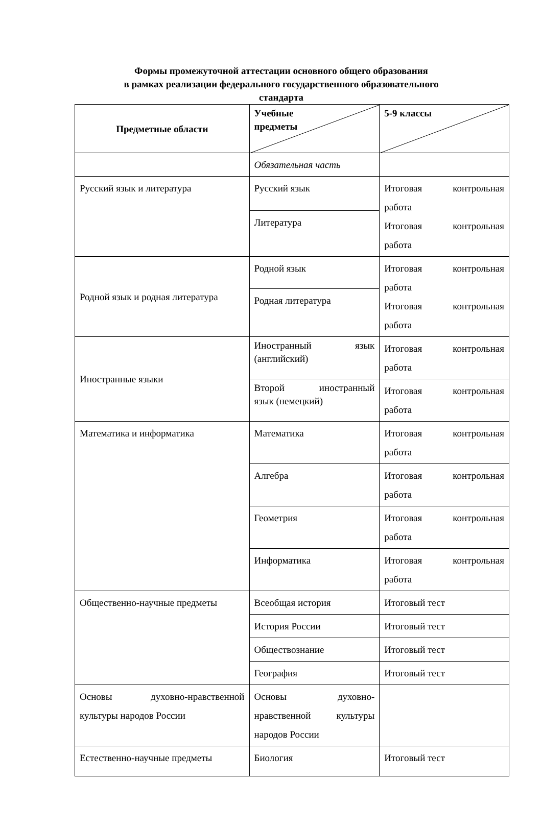Формы промежуточной аттестации основного общего образования
в рамках реализации федерального государственного образовательного
стандарта
| Предметные области | Учебные предметы | 5-9 классы |
| --- | --- | --- |
| | Обязательная часть | |
| Русский язык и литература | Русский язык | Итоговая контрольная работа Итоговая контрольная работа |
| | Литература | |
| Родной язык и родная литература | Родной язык | Итоговая контрольная работа Итоговая контрольная работа |
| | Родная литература | |
| Иностранные языки | Иностранный язык (английский) | Итоговая контрольная работа |
| | Второй иностранный язык (немецкий) | Итоговая контрольная работа |
| Математика и информатика | Математика | Итоговая контрольная работа |
| | Алгебра | Итоговая контрольная работа |
| | Геометрия | Итоговая контрольная работа |
| | Информатика | Итоговая контрольная работа |
| Общественно-научные предметы | Всеобщая история | Итоговый тест |
| | История России | Итоговый тест |
| | Обществознание | Итоговый тест |
| | География | Итоговый тест |
| Основы духовно-нравственной культуры народов России | Основы духовно- нравственной культуры народов России | |
| Естественно-научные предметы | Биология | Итоговый тест |